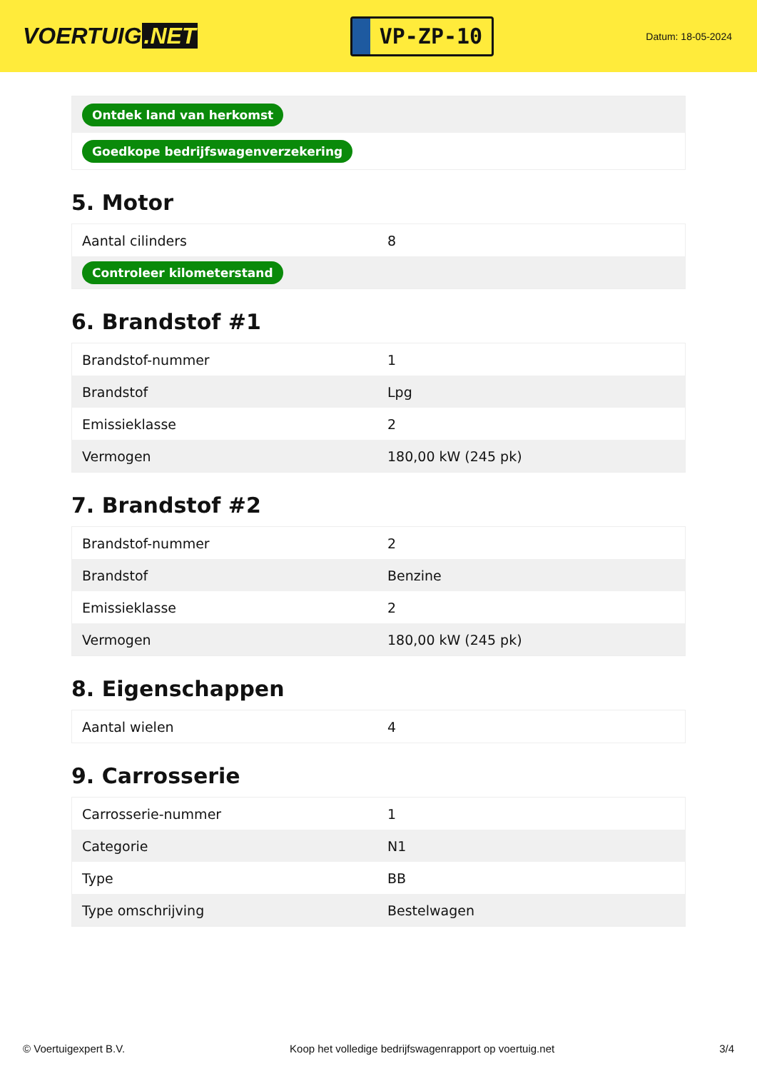VOERTUIG.NET
VP-ZP-10
Datum: 18-05-2024
| Ontdek land van herkomst |
| Goedkope bedrijfswagenverzekering |
5. Motor
| Aantal cilinders | 8 |
| Controleer kilometerstand | |
6. Brandstof #1
| Brandstof-nummer | 1 |
| Brandstof | Lpg |
| Emissieklasse | 2 |
| Vermogen | 180,00 kW (245 pk) |
7. Brandstof #2
| Brandstof-nummer | 2 |
| Brandstof | Benzine |
| Emissieklasse | 2 |
| Vermogen | 180,00 kW (245 pk) |
8. Eigenschappen
| Aantal wielen | 4 |
9. Carrosserie
| Carrosserie-nummer | 1 |
| Categorie | N1 |
| Type | BB |
| Type omschrijving | Bestelwagen |
© Voertuigexpert B.V. Koop het volledige bedrijfswagenrapport op voertuig.net 3/4